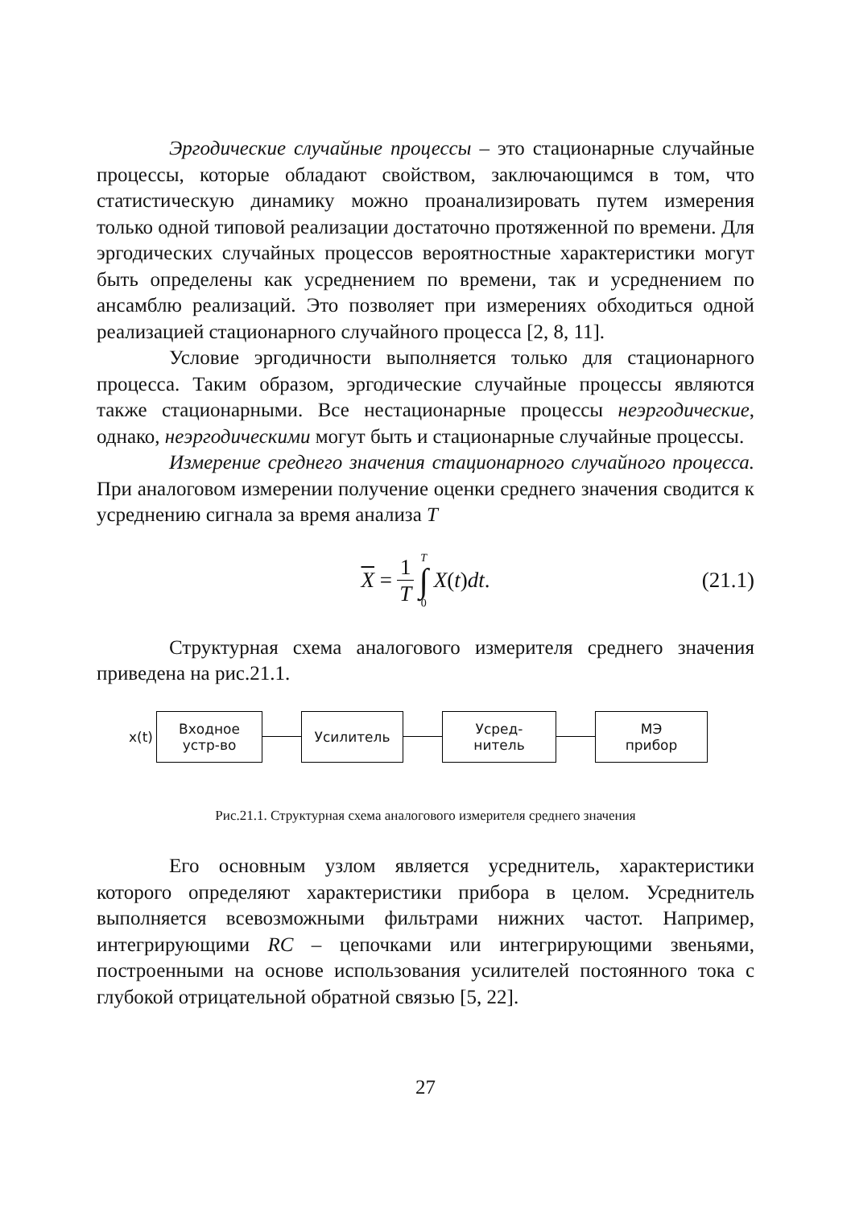Эргодические случайные процессы – это стационарные случайные процессы, которые обладают свойством, заключающимся в том, что статистическую динамику можно проанализировать путем измерения только одной типовой реализации достаточно протяженной по времени. Для эргодических случайных процессов вероятностные характеристики могут быть определены как усреднением по времени, так и усреднением по ансамблю реализаций. Это позволяет при измерениях обходиться одной реализацией стационарного случайного процесса [2, 8, 11].
Условие эргодичности выполняется только для стационарного процесса. Таким образом, эргодические случайные процессы являются также стационарными. Все нестационарные процессы неэргодические, однако, неэргодическими могут быть и стационарные случайные процессы.
Измерение среднего значения стационарного случайного процесса. При аналоговом измерении получение оценки среднего значения сводится к усреднению сигнала за время анализа T
X = 1 T T ∫ 0 X (t) dt.
(21.1)
Структурная схема аналогового измерителя среднего значения приведена на рис.21.1.
x(t)
Входное
устр-во
Усилитель
Усред-
нитель
МЭ
прибор
Рис.21.1. Структурная схема аналогового измерителя среднего значения
Его основным узлом является усреднитель, характеристики которого определяют характеристики прибора в целом. Усреднитель выполняется всевозможными фильтрами нижних частот. Например, интегрирующими RC – цепочками или интегрирующими звеньями, построенными на основе использования усилителей постоянного тока с глубокой отрицательной обратной связью [5, 22].
27